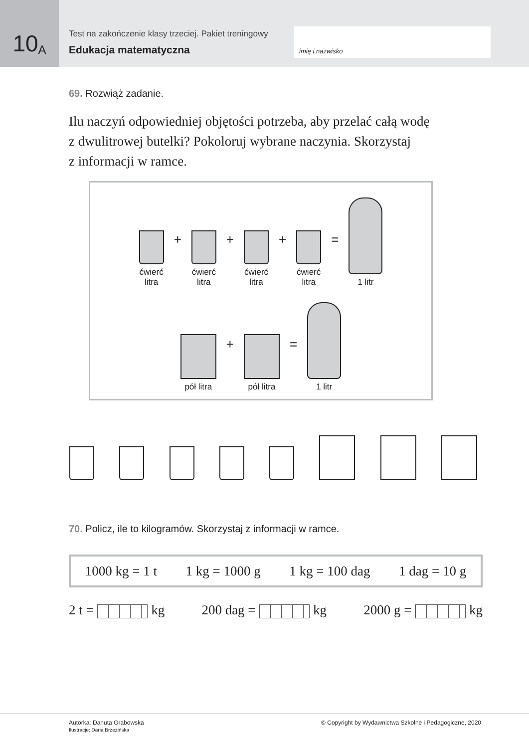10 A
Test na zakończenie klasy trzeciej. Pakiet treningowy
Edukacja matematyczna
imię i nazwisko
69. Rozwiąż zadanie.
Ilu naczyń odpowiedniej objętości potrzeba, aby przelać całą wodę
z dwulitrowej butelki? Pokoloruj wybrane naczynia. Skorzystaj
z informacji w ramce.
ćwierć
litra
+
ćwierć
litra
+
ćwierć
litra
+
ćwierć
litra
=
1 litr
pół litra
+
pół litra
=
1 litr
70. Policz, ile to kilogramów. Skorzystaj z informacji w ramce.
1000 kg = 1 t 1 kg = 1000 g 1 kg = 100 dag 1 dag = 10 g
2 t = kg 200 dag = kg 2000 g = kg
Autorka: Danuta Grabowska
Ilustracje: Daria Brzezińska
© Copyright by Wydawnictwa Szkolne i Pedagogiczne, 2020